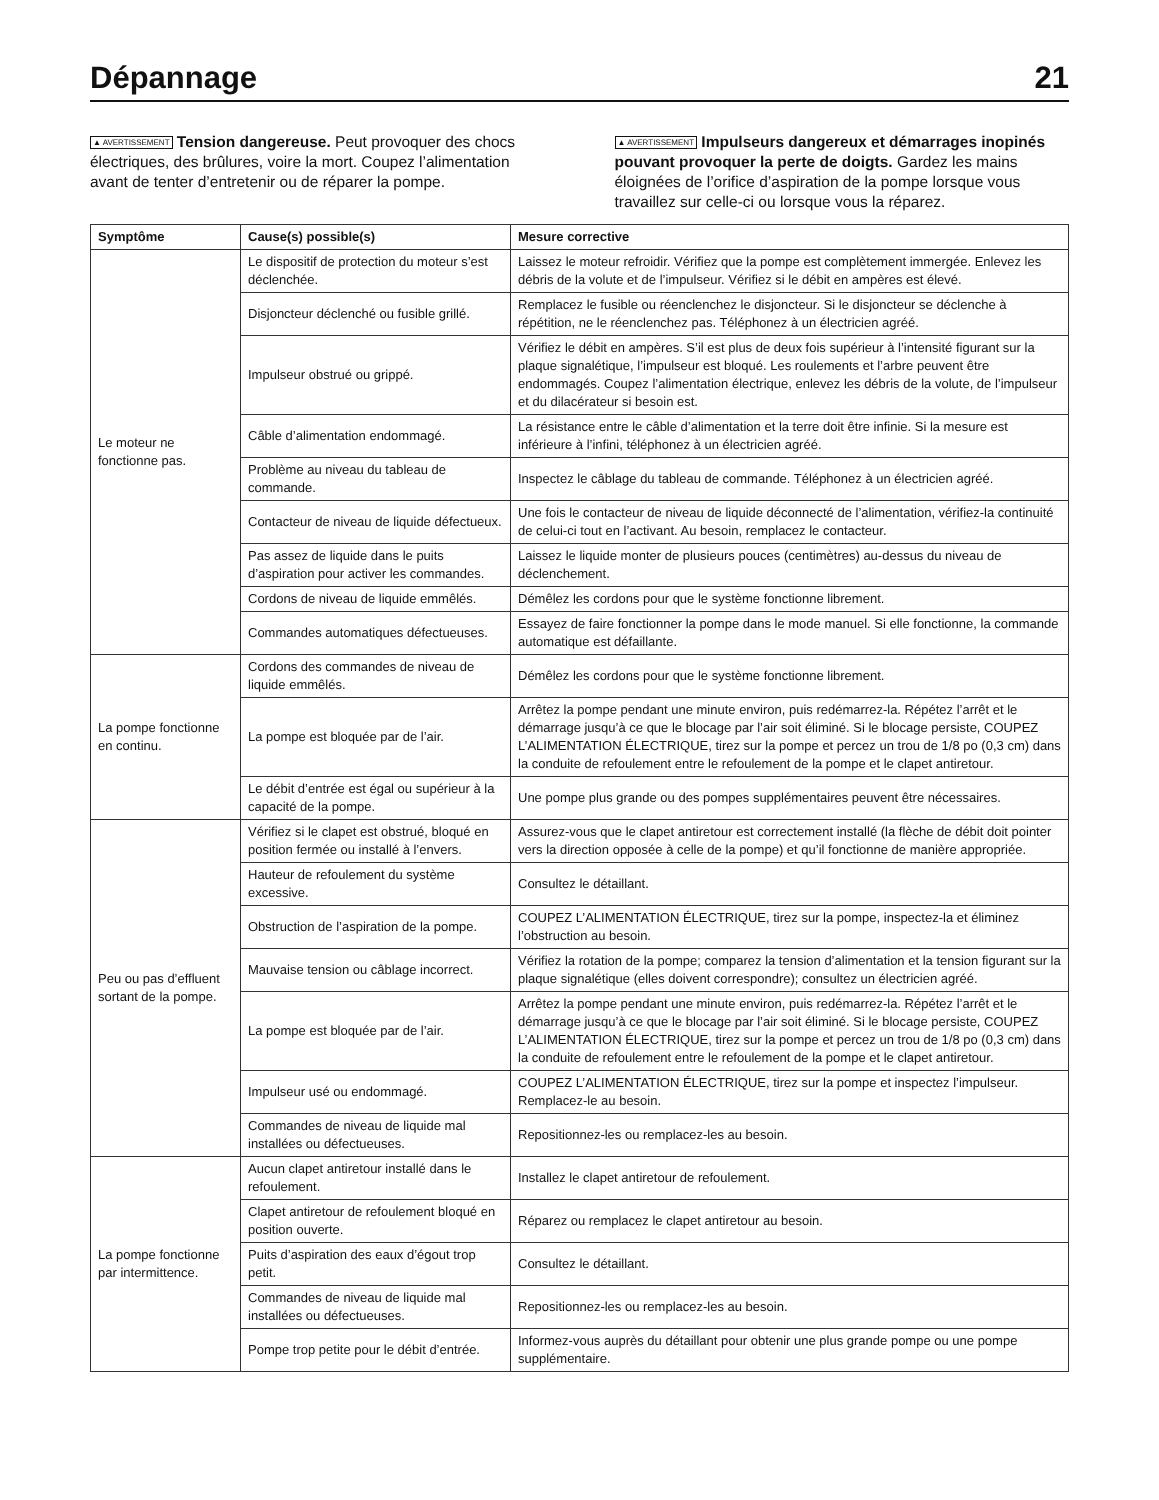Dépannage
21
▲ AVERTISSEMENT Tension dangereuse. Peut provoquer des chocs électriques, des brûlures, voire la mort. Coupez l’alimentation avant de tenter d’entretenir ou de réparer la pompe.
▲ AVERTISSEMENT Impulseurs dangereux et démarrages inopinés pouvant provoquer la perte de doigts. Gardez les mains éloignées de l’orifice d’aspiration de la pompe lorsque vous travaillez sur celle-ci ou lorsque vous la réparez.
| Symptôme | Cause(s) possible(s) | Mesure corrective |
| --- | --- | --- |
| Le moteur ne fonctionne pas. | Le dispositif de protection du moteur s’est déclenchée. | Laissez le moteur refroidir. Vérifiez que la pompe est complètement immergée. Enlevez les débris de la volute et de l’impulseur. Vérifiez si le débit en ampères est élevé. |
| | Disjoncteur déclenché ou fusible grillé. | Remplacez le fusible ou réenclenchez le disjoncteur. Si le disjoncteur se déclenche à répétition, ne le réenclenchez pas. Téléphonez à un électricien agréé. |
| | Impulseur obstrué ou grippé. | Vérifiez le débit en ampères. S’il est plus de deux fois supérieur à l’intensité figurant sur la plaque signalétique, l’impulseur est bloqué. Les roulements et l’arbre peuvent être endommagés. Coupez l’alimentation électrique, enlevez les débris de la volute, de l’impulseur et du dilacérateur si besoin est. |
| | Câble d’alimentation endommagé. | La résistance entre le câble d’alimentation et la terre doit être infinie. Si la mesure est inférieure à l’infini, téléphonez à un électricien agréé. |
| | Problème au niveau du tableau de commande. | Inspectez le câblage du tableau de commande. Téléphonez à un électricien agréé. |
| | Contacteur de niveau de liquide défectueux. | Une fois le contacteur de niveau de liquide déconnecté de l’alimentation, vérifiez-la continuité de celui-ci tout en l’activant. Au besoin, remplacez le contacteur. |
| | Pas assez de liquide dans le puits d’aspiration pour activer les commandes. | Laissez le liquide monter de plusieurs pouces (centimètres) au-dessus du niveau de déclenchement. |
| | Cordons de niveau de liquide emmêlés. | Démêlez les cordons pour que le système fonctionne librement. |
| | Commandes automatiques défectueuses. | Essayez de faire fonctionner la pompe dans le mode manuel. Si elle fonctionne, la commande automatique est défaillante. |
| La pompe fonctionne en continu. | Cordons des commandes de niveau de liquide emmêlés. | Démêlez les cordons pour que le système fonctionne librement. |
| | La pompe est bloquée par de l’air. | Arrêtez la pompe pendant une minute environ, puis redémarrez-la. Répétez l’arrêt et le démarrage jusqu’à ce que le blocage par l’air soit éliminé. Si le blocage persiste, COUPEZ L’ALIMENTATION ÉLECTRIQUE, tirez sur la pompe et percez un trou de 1/8 po (0,3 cm) dans la conduite de refoulement entre le refoulement de la pompe et le clapet antiretour. |
| | Le débit d’entrée est égal ou supérieur à la capacité de la pompe. | Une pompe plus grande ou des pompes supplémentaires peuvent être nécessaires. |
| Peu ou pas d’effluent sortant de la pompe. | Vérifiez si le clapet est obstrué, bloqué en position fermée ou installé à l’envers. | Assurez-vous que le clapet antiretour est correctement installé (la flèche de débit doit pointer vers la direction opposée à celle de la pompe) et qu’il fonctionne de manière appropriée. |
| | Hauteur de refoulement du système excessive. | Consultez le détaillant. |
| | Obstruction de l’aspiration de la pompe. | COUPEZ L’ALIMENTATION ÉLECTRIQUE, tirez sur la pompe, inspectez-la et éliminez l’obstruction au besoin. |
| | Mauvaise tension ou câblage incorrect. | Vérifiez la rotation de la pompe; comparez la tension d’alimentation et la tension figurant sur la plaque signalétique (elles doivent correspondre); consultez un électricien agréé. |
| | La pompe est bloquée par de l’air. | Arrêtez la pompe pendant une minute environ, puis redémarrez-la. Répétez l’arrêt et le démarrage jusqu’à ce que le blocage par l’air soit éliminé. Si le blocage persiste, COUPEZ L’ALIMENTATION ÉLECTRIQUE, tirez sur la pompe et percez un trou de 1/8 po (0,3 cm) dans la conduite de refoulement entre le refoulement de la pompe et le clapet antiretour. |
| | Impulseur usé ou endommagé. | COUPEZ L’ALIMENTATION ÉLECTRIQUE, tirez sur la pompe et inspectez l’impulseur. Remplacez-le au besoin. |
| | Commandes de niveau de liquide mal installées ou défectueuses. | Repositionnez-les ou remplacez-les au besoin. |
| La pompe fonctionne par intermittence. | Aucun clapet antiretour installé dans le refoulement. | Installez le clapet antiretour de refoulement. |
| | Clapet antiretour de refoulement bloqué en position ouverte. | Réparez ou remplacez le clapet antiretour au besoin. |
| | Puits d’aspiration des eaux d’égout trop petit. | Consultez le détaillant. |
| | Commandes de niveau de liquide mal installées ou défectueuses. | Repositionnez-les ou remplacez-les au besoin. |
| | Pompe trop petite pour le débit d’entrée. | Informez-vous auprès du détaillant pour obtenir une plus grande pompe ou une pompe supplémentaire. |